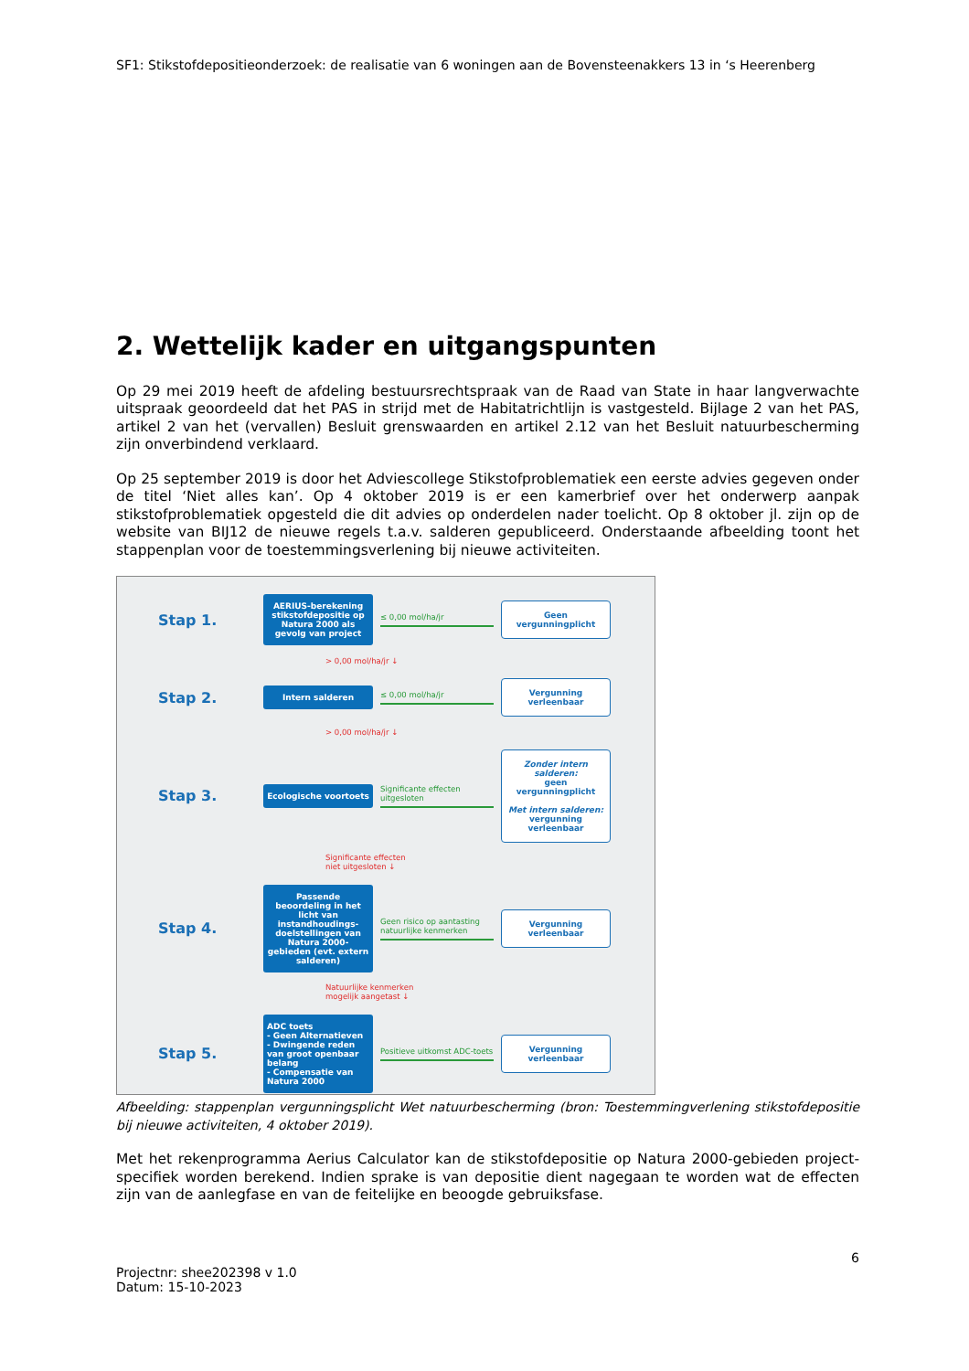SF1: Stikstofdepositieonderzoek: de realisatie van 6 woningen aan de Bovensteenakkers 13 in ‘s Heerenberg
2. Wettelijk kader en uitgangspunten
Op 29 mei 2019 heeft de afdeling bestuursrechtspraak van de Raad van State in haar langverwachte uitspraak geoordeeld dat het PAS in strijd met de Habitatrichtlijn is vastgesteld. Bijlage 2 van het PAS, artikel 2 van het (vervallen) Besluit grenswaarden en artikel 2.12 van het Besluit natuurbescherming zijn onverbindend verklaard.
Op 25 september 2019 is door het Adviescollege Stikstofproblematiek een eerste advies gegeven onder de titel ‘Niet alles kan’. Op 4 oktober 2019 is er een kamerbrief over het onderwerp aanpak stikstofproblematiek opgesteld die dit advies op onderdelen nader toelicht. Op 8 oktober jl. zijn op de website van BIJ12 de nieuwe regels t.a.v. salderen gepubliceerd. Onderstaande afbeelding toont het stappenplan voor de toestemmingsverlening bij nieuwe activiteiten.
Stap 1.
AERIUS-berekening stikstofdepositie op Natura 2000 als gevolg van project
≤ 0,00 mol/ha/jr
Geen vergunningplicht
> 0,00 mol/ha/jr ↓
Stap 2.
Intern salderen
≤ 0,00 mol/ha/jr
Vergunning verleenbaar
> 0,00 mol/ha/jr ↓
Stap 3.
Ecologische voortoets
Significante effecten uitgesloten
Zonder intern salderen:
geen vergunningplicht
Met intern salderen:
vergunning verleenbaar
Significante effecten
niet uitgesloten ↓
Stap 4.
Passende beoordeling in het licht van instandhoudings-doelstellingen van Natura 2000-gebieden (evt. extern salderen)
Geen risico op aantasting natuurlijke kenmerken
Vergunning verleenbaar
Natuurlijke kenmerken
mogelijk aangetast ↓
Stap 5.
ADC toets
- Geen Alternatieven
- Dwingende reden van groot openbaar belang
- Compensatie van Natura 2000
Positieve uitkomst ADC-toets
Vergunning verleenbaar
Afbeelding: stappenplan vergunningsplicht Wet natuurbescherming (bron: Toestemmingverlening stikstofdepositie bij nieuwe activiteiten, 4 oktober 2019).
Met het rekenprogramma Aerius Calculator kan de stikstofdepositie op Natura 2000-gebieden project-specifiek worden berekend. Indien sprake is van depositie dient nagegaan te worden wat de effecten zijn van de aanlegfase en van de feitelijke en beoogde gebruiksfase.
6
Projectnr: shee202398 v 1.0
Datum: 15-10-2023